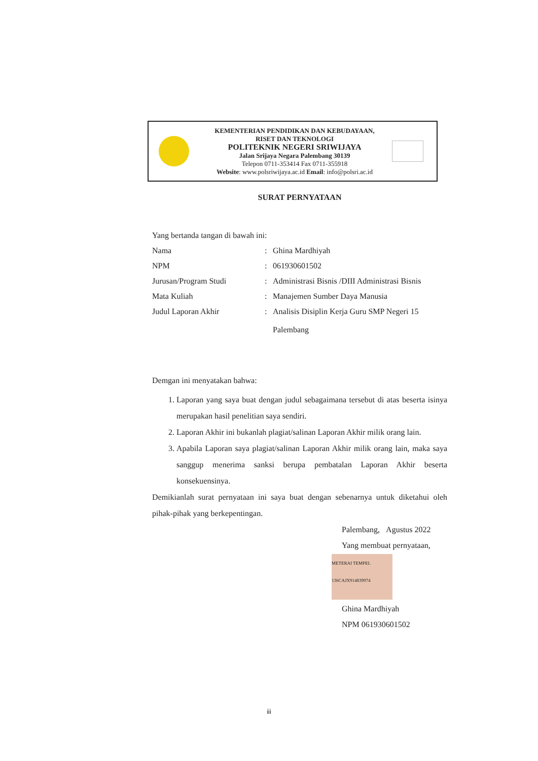KEMENTERIAN PENDIDIKAN DAN KEBUDAYAAN,
RISET DAN TEKNOLOGI
POLITEKNIK NEGERI SRIWIJAYA
Jalan Srijaya Negara Palembang 30139
Telepon 0711-353414 Fax 0711-355918
Website: www.polsriwijaya.ac.id Email: info@polsri.ac.id
SURAT PERNYATAAN
Yang bertanda tangan di bawah ini:
| Nama | : | Ghina Mardhiyah |
| NPM | : | 061930601502 |
| Jurusan/Program Studi | : | Administrasi Bisnis /DIII Administrasi Bisnis |
| Mata Kuliah | : | Manajemen Sumber Daya Manusia |
| Judul Laporan Akhir | : | Analisis Disiplin Kerja Guru SMP Negeri 15 Palembang |
Demgan ini menyatakan bahwa:
1. Laporan yang saya buat dengan judul sebagaimana tersebut di atas beserta isinya merupakan hasil penelitian saya sendiri.
2. Laporan Akhir ini bukanlah plagiat/salinan Laporan Akhir milik orang lain.
3. Apabila Laporan saya plagiat/salinan Laporan Akhir milik orang lain, maka saya sanggup menerima sanksi berupa pembatalan Laporan Akhir beserta konsekuensinya.
Demikianlah surat pernyataan ini saya buat dengan sebenarnya untuk diketahui oleh pihak-pihak yang berkepentingan.
Palembang, Agustus 2022
Yang membuat pernyataan,
METERAI TEMPEL 136CAJX914839974
Ghina Mardhiyah
NPM 061930601502
iii